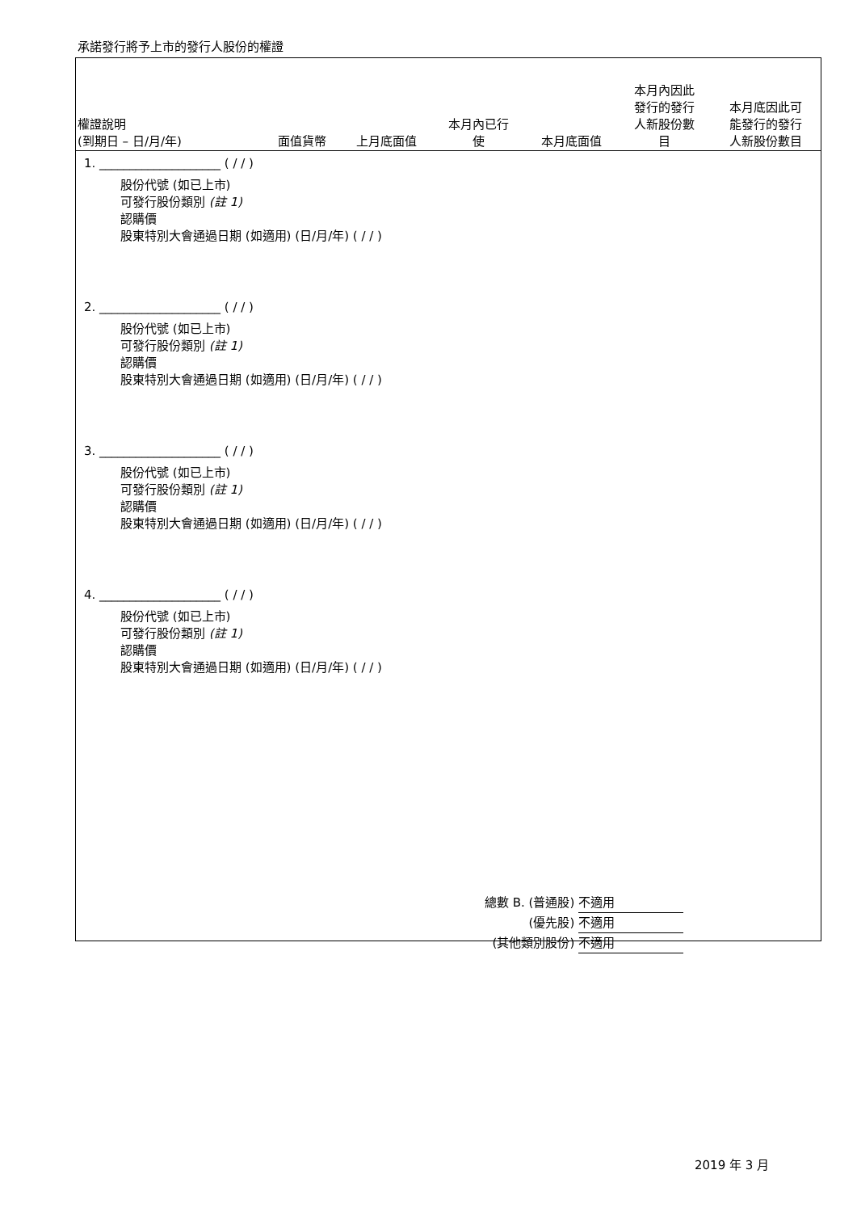承諾發行將予上市的發行人股份的權證
| 權證說明 (到期日 – 日/月/年) | 面值貨幣 | 上月底面值 | 本月內已行 使 | 本月底面值 | 本月內因此 發行的發行 人新股份數 目 | 本月底因此可 能發行的發行 人新股份數目 |
| --- | --- | --- | --- | --- | --- | --- |
1. ____________________ ( / / )
股份代號 (如已上市)
可發行股份類別 (註 1)
認購價
股東特別大會通過日期 (如適用) (日/月/年) ( / / )
2. ____________________ ( / / )
股份代號 (如已上市)
可發行股份類別 (註 1)
認購價
股東特別大會通過日期 (如適用) (日/月/年) ( / / )
3. ____________________ ( / / )
股份代號 (如已上市)
可發行股份類別 (註 1)
認購價
股東特別大會通過日期 (如適用) (日/月/年) ( / / )
4. ____________________ ( / / )
股份代號 (如已上市)
可發行股份類別 (註 1)
認購價
股東特別大會通過日期 (如適用) (日/月/年) ( / / )
總數 B. (普通股) 不適用
(優先股) 不適用
(其他類別股份) 不適用
2019 年 3 月